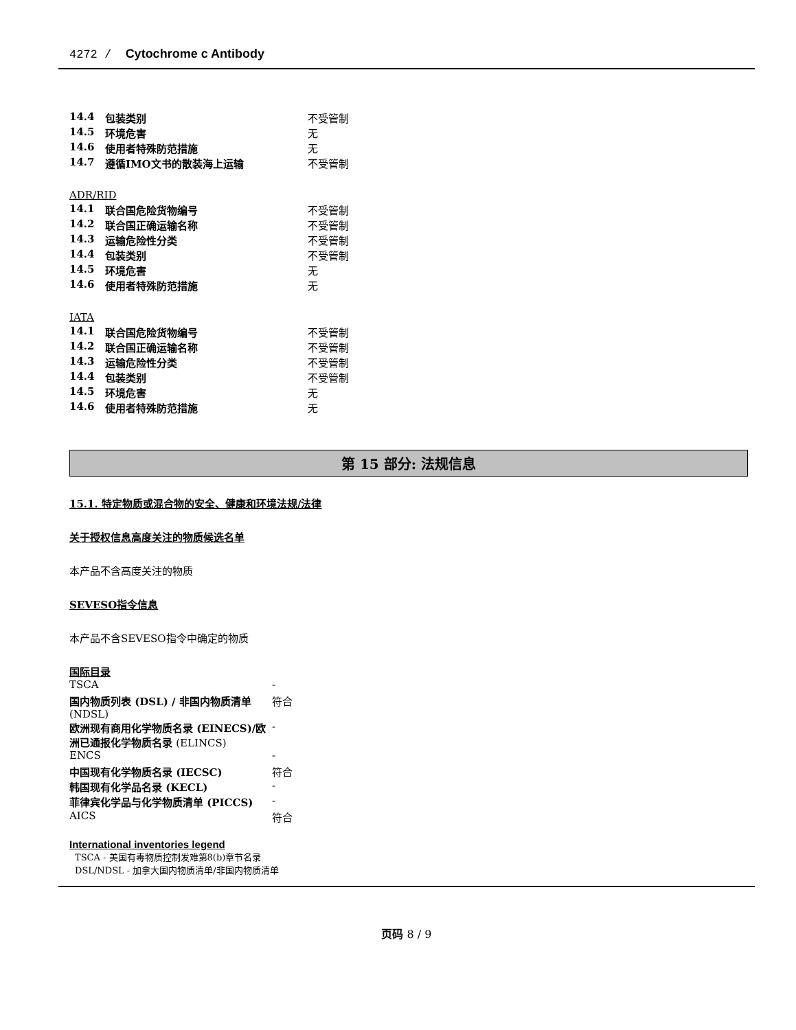4272 / Cytochrome c Antibody
| 14.4 | 包装类别 | 不受管制 |
| 14.5 | 环境危害 | 无 |
| 14.6 | 使用者特殊防范措施 | 无 |
| 14.7 | 遵循IMO文书的散装海上运输 | 不受管制 |
ADR/RID
| 14.1 | 联合国危险货物编号 | 不受管制 |
| 14.2 | 联合国正确运输名称 | 不受管制 |
| 14.3 | 运输危险性分类 | 不受管制 |
| 14.4 | 包装类别 | 不受管制 |
| 14.5 | 环境危害 | 无 |
| 14.6 | 使用者特殊防范措施 | 无 |
IATA
| 14.1 | 联合国危险货物编号 | 不受管制 |
| 14.2 | 联合国正确运输名称 | 不受管制 |
| 14.3 | 运输危险性分类 | 不受管制 |
| 14.4 | 包装类别 | 不受管制 |
| 14.5 | 环境危害 | 无 |
| 14.6 | 使用者特殊防范措施 | 无 |
第 15 部分: 法规信息
15.1. 特定物质或混合物的安全、健康和环境法规/法律
关于授权信息高度关注的物质候选名单
本产品不含高度关注的物质
SEVESO指令信息
本产品不含SEVESO指令中确定的物质
国际目录
| TSCA | - |
| 国内物质列表 (DSL) / 非国内物质清单 (NDSL) | 符合 |
| 欧洲现有商用化学物质名录 (EINECS)/欧洲已通报化学物质名录 (ELINCS) | - |
| ENCS | - |
| 中国现有化学物质名录 (IECSC) | 符合 |
| 韩国现有化学品名录 (KECL) | - |
| 菲律宾化学品与化学物质清单 (PICCS) | - |
| AICS | 符合 |
International inventories legend
TSCA - 美国有毒物质控制发难第8(b)章节名录
DSL/NDSL - 加拿大国内物质清单/非国内物质清单
页码 8 / 9